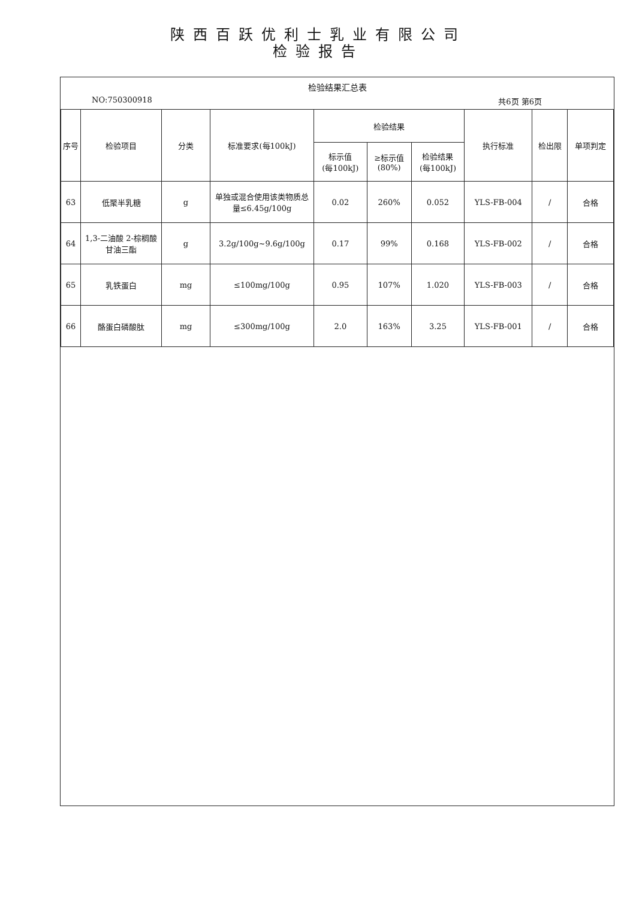陕西百跃优利士乳业有限公司
检验报告
检验结果汇总表
NO:750300918 共6页 第6页
| 序号 | 检验项目 | 分类 | 标准要求(每100kJ) | 检验结果 | | | 执行标准 | 检出限 | 单项判定 |
| --- | --- | --- | --- | --- | --- | --- | --- | --- | --- |
| | | | | 标示值 (每100kJ) | ≥标示值 (80%) | 检验结果 (每100kJ) | | | |
| 63 | 低聚半乳糖 | g | 单独或混合使用该类物质总量≤6.45g/100g | 0.02 | 260% | 0.052 | YLS-FB-004 | / | 合格 |
| 64 | 1,3-二油酸 2-棕榈酸甘油三酯 | g | 3.2g/100g~9.6g/100g | 0.17 | 99% | 0.168 | YLS-FB-002 | / | 合格 |
| 65 | 乳铁蛋白 | mg | ≤100mg/100g | 0.95 | 107% | 1.020 | YLS-FB-003 | / | 合格 |
| 66 | 酪蛋白磷酸肽 | mg | ≤300mg/100g | 2.0 | 163% | 3.25 | YLS-FB-001 | / | 合格 |